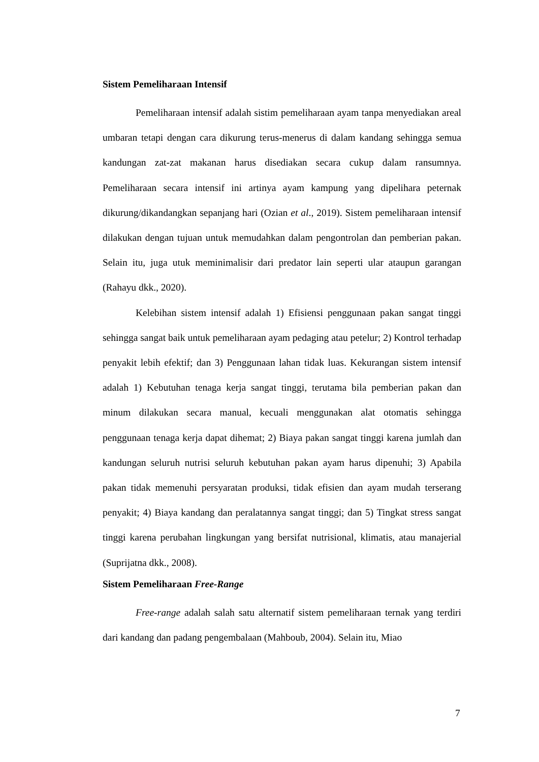Sistem Pemeliharaan Intensif
Pemeliharaan intensif adalah sistim pemeliharaan ayam tanpa menyediakan areal umbaran tetapi dengan cara dikurung terus-menerus di dalam kandang sehingga semua kandungan zat-zat makanan harus disediakan secara cukup dalam ransumnya. Pemeliharaan secara intensif ini artinya ayam kampung yang dipelihara peternak dikurung/dikandangkan sepanjang hari (Ozian et al., 2019). Sistem pemeliharaan intensif dilakukan dengan tujuan untuk memudahkan dalam pengontrolan dan pemberian pakan. Selain itu, juga utuk meminimalisir dari predator lain seperti ular ataupun garangan (Rahayu dkk., 2020).
Kelebihan sistem intensif adalah 1) Efisiensi penggunaan pakan sangat tinggi sehingga sangat baik untuk pemeliharaan ayam pedaging atau petelur; 2) Kontrol terhadap penyakit lebih efektif; dan 3) Penggunaan lahan tidak luas. Kekurangan sistem intensif adalah 1) Kebutuhan tenaga kerja sangat tinggi, terutama bila pemberian pakan dan minum dilakukan secara manual, kecuali menggunakan alat otomatis sehingga penggunaan tenaga kerja dapat dihemat; 2) Biaya pakan sangat tinggi karena jumlah dan kandungan seluruh nutrisi seluruh kebutuhan pakan ayam harus dipenuhi; 3) Apabila pakan tidak memenuhi persyaratan produksi, tidak efisien dan ayam mudah terserang penyakit; 4) Biaya kandang dan peralatannya sangat tinggi; dan 5) Tingkat stress sangat tinggi karena perubahan lingkungan yang bersifat nutrisional, klimatis, atau manajerial (Suprijatna dkk., 2008).
Sistem Pemeliharaan Free-Range
Free-range adalah salah satu alternatif sistem pemeliharaan ternak yang terdiri dari kandang dan padang pengembalaan (Mahboub, 2004). Selain itu, Miao
7